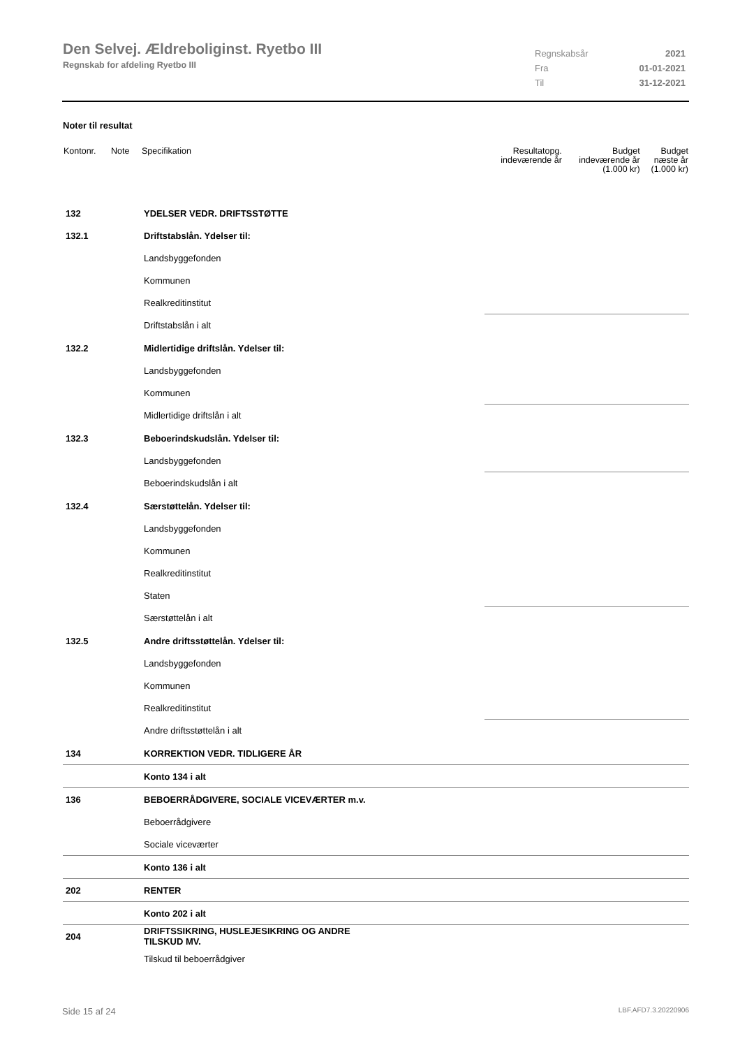Den Selvej. Ældreboliginst. Ryetbo III
Regnskab for afdeling Ryetbo III
Regnskabsår 2021
Fra 01-01-2021
Til 31-12-2021
Noter til resultat
| Kontonr. | Note | Specifikation | Resultatopg. indeværende år | Budget indeværende år (1.000 kr) | Budget næste år (1.000 kr) |
| --- | --- | --- | --- | --- | --- |
| 132 | | YDELSER VEDR. DRIFTSSTØTTE | | | |
| 132.1 | | Driftstabslån. Ydelser til: | | | |
| | | Landsbyggefonden | | | |
| | | Kommunen | | | |
| | | Realkreditinstitut | | | |
| | | Driftstabslån i alt | | | |
| 132.2 | | Midlertidige driftslån. Ydelser til: | | | |
| | | Landsbyggefonden | | | |
| | | Kommunen | | | |
| | | Midlertidige driftslån i alt | | | |
| 132.3 | | Beboerindskudslån. Ydelser til: | | | |
| | | Landsbyggefonden | | | |
| | | Beboerindskudslån i alt | | | |
| 132.4 | | Særstøttelån. Ydelser til: | | | |
| | | Landsbyggefonden | | | |
| | | Kommunen | | | |
| | | Realkreditinstitut | | | |
| | | Staten | | | |
| | | Særstøttelån i alt | | | |
| 132.5 | | Andre driftsstøttelån. Ydelser til: | | | |
| | | Landsbyggefonden | | | |
| | | Kommunen | | | |
| | | Realkreditinstitut | | | |
| | | Andre driftsstøttelån i alt | | | |
| 134 | | KORREKTION VEDR. TIDLIGERE ÅR | | | |
| | | Konto 134 i alt | | | |
| 136 | | BEBOERRÅDGIVERE, SOCIALE VICEVÆRTER m.v. | | | |
| | | Beboerrådgivere | | | |
| | | Sociale viceværter | | | |
| | | Konto 136 i alt | | | |
| 202 | | RENTER | | | |
| | | Konto 202 i alt | | | |
| 204 | | DRIFTSSIKRING, HUSLEJESIKRING OG ANDRE TILSKUD MV. | | | |
| | | Tilskud til beboerrådgiver | | | |
Side 15 af 24 LBF.AFD7.3.20220906